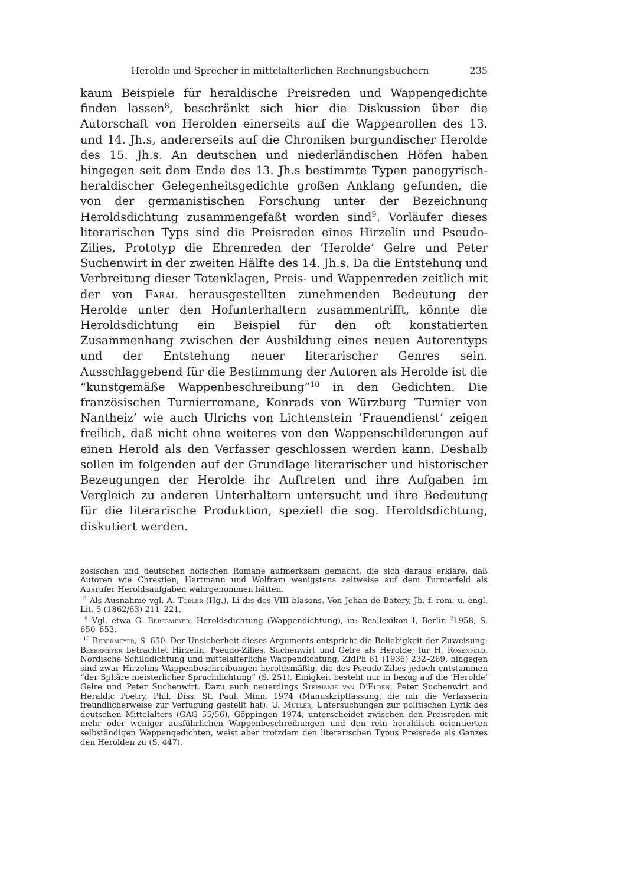Herolde und Sprecher in mittelalterlichen Rechnungsbüchern 235
kaum Beispiele für heraldische Preisreden und Wappengedichte finden lassen<sup>8</sup>, beschränkt sich hier die Diskussion über die Autorschaft von Herolden einerseits auf die Wappenrollen des 13. und 14. Jh.s, andererseits auf die Chroniken burgundischer Herolde des 15. Jh.s. An deutschen und niederländischen Höfen haben hingegen seit dem Ende des 13. Jh.s bestimmte Typen panegyrisch-heraldischer Gelegenheitsgedichte großen Anklang gefunden, die von der germanistischen Forschung unter der Bezeichnung Heroldsdichtung zusammengefaßt worden sind<sup>9</sup>. Vorläufer dieses literarischen Typs sind die Preisreden eines Hirzelin und Pseudo-Zilies, Prototyp die Ehrenreden der ‘Herolde’ Gelre und Peter Suchenwirt in der zweiten Hälfte des 14. Jh.s. Da die Entstehung und Verbreitung dieser Totenklagen, Preis- und Wappenreden zeitlich mit der von Faral herausgestellten zunehmenden Bedeutung der Herolde unter den Hofunterhaltern zusammentrifft, könnte die Heroldsdichtung ein Beispiel für den oft konstatierten Zusammenhang zwischen der Ausbildung eines neuen Autorentyps und der Entstehung neuer literarischer Genres sein. Ausschlaggebend für die Bestimmung der Autoren als Herolde ist die “kunstgemäße Wappenbeschreibung”<sup>10</sup> in den Gedichten. Die französischen Turnierromane, Konrads von Würzburg ‘Turnier von Nantheiz’ wie auch Ulrichs von Lichtenstein ‘Frauendienst’ zeigen freilich, daß nicht ohne weiteres von den Wappenschilderungen auf einen Herold als den Verfasser geschlossen werden kann. Deshalb sollen im folgenden auf der Grundlage literarischer und historischer Bezeugungen der Herolde ihr Auftreten und ihre Aufgaben im Vergleich zu anderen Unterhaltern untersucht und ihre Bedeutung für die literarische Produktion, speziell die sog. Heroldsdichtung, diskutiert werden.
zösischen und deutschen höfischen Romane aufmerksam gemacht, die sich daraus erkläre, daß Autoren wie Chrestien, Hartmann und Wolfram wenigstens zeitweise auf dem Turnierfeld als Ausrufer Heroldsaufgaben wahrgenommen hätten.
<sup>8</sup> Als Ausnahme vgl. A. Tobler (Hg.), Li dis des VIII blasons. Von Jehan de Batery, Jb. f. rom. u. engl. Lit. 5 (1862/63) 211–221.
<sup>9</sup> Vgl. etwa G. Bebermeyer, Heroldsdichtung (Wappendichtung), in: Reallexikon I, Berlin <sup>2</sup>1958, S. 650–653.
<sup>10</sup> Bebermeyer, S. 650. Der Unsicherheit dieses Arguments entspricht die Beliebigkeit der Zuweisung: Bebermeyer betrachtet Hirzelin, Pseudo-Zilies, Suchenwirt und Gelre als Herolde; für H. Rosenfeld, Nordische Schilddichtung und mittelalterliche Wappendichtung, ZfdPh 61 (1936) 232–269, hingegen sind zwar Hirzelins Wappenbeschreibungen heroldsmäßig, die des Pseudo-Zilies jedoch entstammen “der Sphäre meisterlicher Spruchdichtung” (S. 251). Einigkeit besteht nur in bezug auf die ‘Herolde’ Gelre und Peter Suchenwirt. Dazu auch neuerdings Stephanie van D’Elden, Peter Suchenwirt and Heraldic Poetry, Phil. Diss. St. Paul, Minn. 1974 (Manuskriptfassung, die mir die Verfasserin freundlicherweise zur Verfügung gestellt hat). U. Müller, Untersuchungen zur politischen Lyrik des deutschen Mittelalters (GAG 55/56), Göppingen 1974, unterscheidet zwischen den Preisreden mit mehr oder weniger ausführlichen Wappenbeschreibungen und den rein heraldisch orientierten selbständigen Wappengedichten, weist aber trotzdem den literarischen Typus Preisrede als Ganzes den Herolden zu (S. 447).